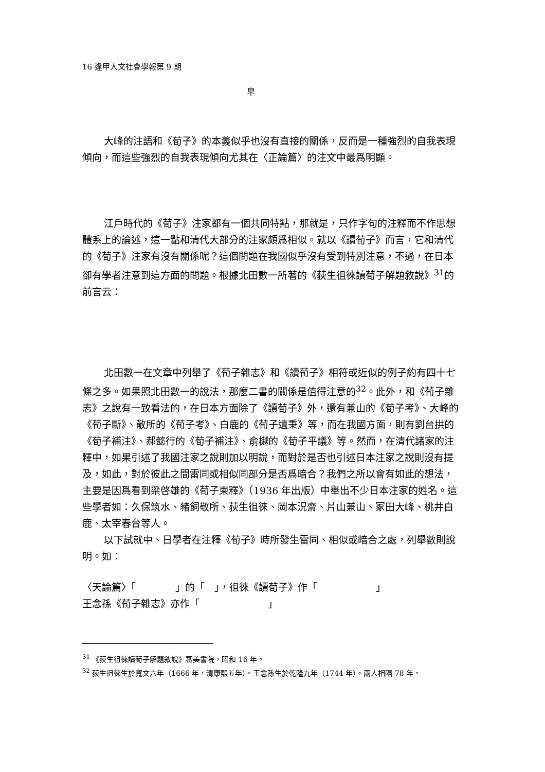16 逢甲人文社會學報第 9 期
皐
大峰的注語和《荀子》的本義似乎也沒有直接的關係，反而是一種強烈的自我表現傾向，而這些強烈的自我表現傾向尤其在〈正論篇〉的注文中最爲明顯。
江戶時代的《荀子》注家都有一個共同特點，那就是，只作字句的注釋而不作思想體系上的論述，這一點和清代大部分的注家頗爲相似。就以《讀荀子》而言，它和清代的《荀子》注家有沒有關係呢？這個問題在我國似乎沒有受到特別注意，不過，在日本卻有學者注意到這方面的問題。根據北田數一所著的《荻生徂徠讀荀子解題敘說》<sup>31</sup>的前言云：
北田數一在文章中列舉了《荀子雜志》和《讀荀子》相符或近似的例子約有四十七條之多。如果照北田數一的說法，那麼二書的關係是值得注意的<sup>32</sup>。此外，和《荀子雜志》之說有一致看法的，在日本方面除了《讀荀子》外，還有兼山的《荀子考》、大峰的《荀子斷》、敬所的《荀子考》、白鹿的《荀子遺秉》等，而在我國方面，則有劉台拱的《荀子補注》、郝懿行的《荀子補注》、俞樾的《荀子平議》等。然而，在清代諸家的注釋中，如果引述了我國注家之說則加以明說，而對於是否也引述日本注家之說則沒有提及，如此，對於彼此之間雷同或相似同部分是否爲暗合？我們之所以會有如此的想法，主要是因爲看到梁啓雄的《荀子柬釋》（1936 年出版）中舉出不少日本注家的姓名。這些學者如：久保筑水、豬飼敬所、荻生徂徠、岡本況齋、片山兼山、冢田大峰、桃井白鹿、太宰春台等人。
以下試就中、日學者在注釋《荀子》時所發生雷同、相似或暗合之處，列舉數則說明。如：
〈天論篇〉「　　　　」的「　」，徂徠《讀荀子》作「　　　　　　」
王念孫《荀子雜志》亦作「　　　　　　　」
<sup>31</sup> 《荻生徂徠讀荀子解題敘說》審美書院，昭和 16 年。
<sup>32</sup> 荻生徂徠生於寬文六年（1666 年，清康熙五年）。王念孫生於乾隆九年（1744 年），兩人相隔 78 年。